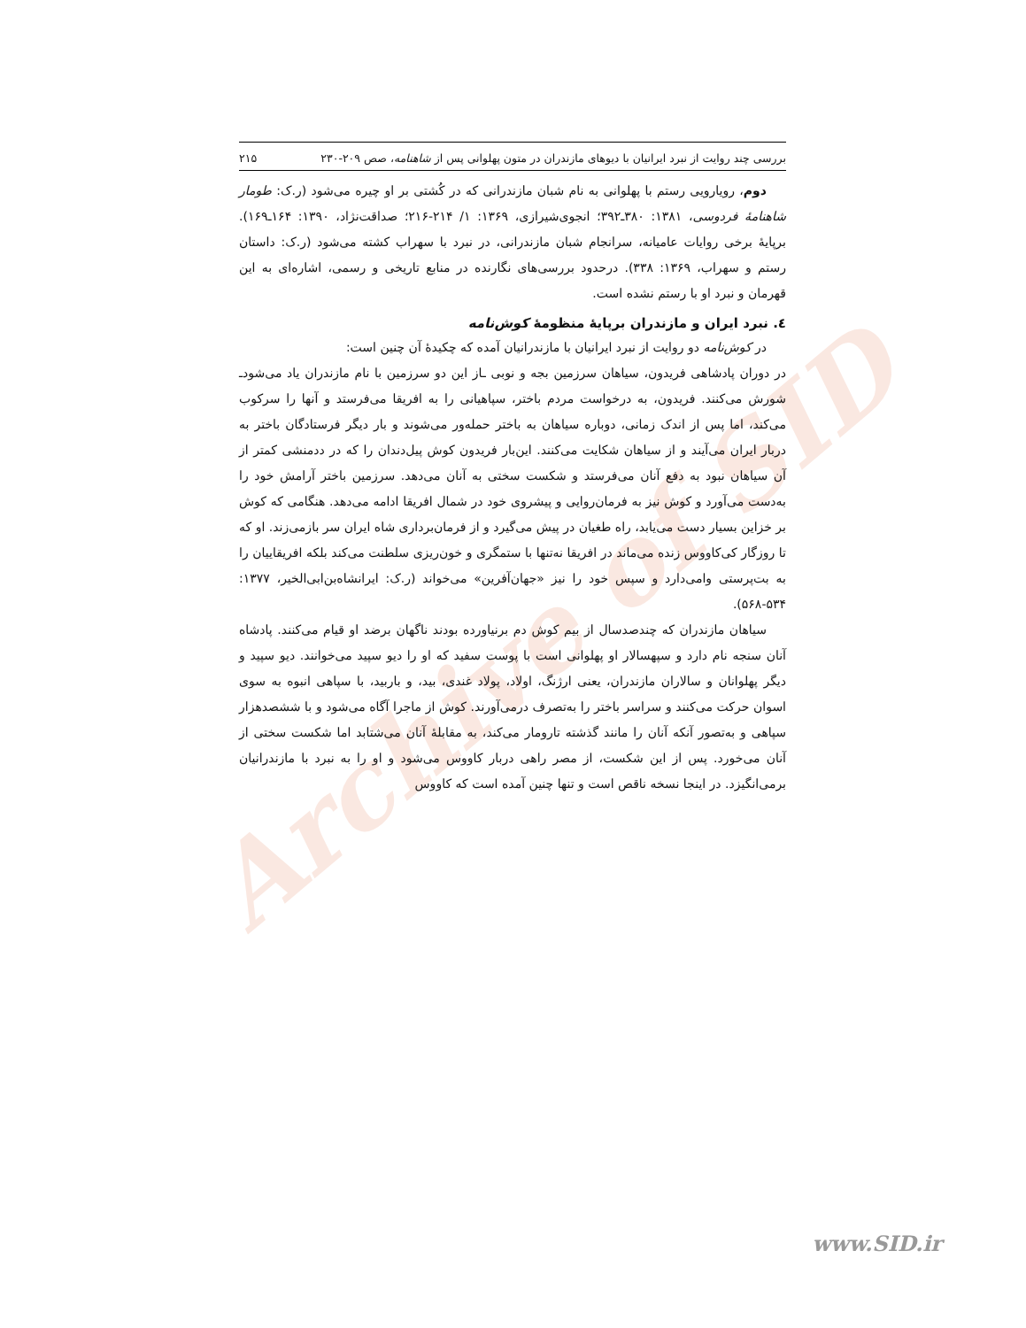Archive of SID
بررسی چند روایت از نبرد ایرانیان با دیوهای مازندران در متون پهلوانی پس از شاهنامه، صص ۲۰۹-۲۳۰ ۲۱۵
دوم، رویارویی رستم با پهلوانی به نام شبان مازندرانی که در کُشتی بر او چیره می‌شود (ر.ک: طومار شاهنامهٔ فردوسی، ۱۳۸۱: ۳۸۰ـ۳۹۲؛ انجوی‌شیرازی، ۱۳۶۹: ۱/ ۲۱۴-۲۱۶؛ صداقت‌نژاد، ۱۳۹۰: ۱۶۴ـ۱۶۹). برپایهٔ برخی روایات عامیانه، سرانجام شبان مازندرانی، در نبرد با سهراب کشته می‌شود (ر.ک: داستان رستم و سهراب، ۱۳۶۹: ۳۳۸). درحدود بررسی‌های نگارنده در منابع تاریخی و رسمی، اشاره‌ای به این قهرمان و نبرد او با رستم نشده است.
٤. نبرد ایران و مازندران برپایهٔ منظومهٔ کوش‌نامه
در کوش‌نامه دو روایت از نبرد ایرانیان با مازندرانیان آمده که چکیدهٔ آن چنین است:
در دوران پادشاهی فریدون، سیاهان سرزمین بجه و نوبی ـاز این دو سرزمین با نام مازندران یاد می‌شودـ شورش می‌کنند. فریدون، به درخواست مردم باختر، سپاهیانی را به افریقا می‌فرستد و آنها را سرکوب می‌کند، اما پس از اندک زمانی، دوباره سیاهان به باختر حمله‌ور می‌شوند و بار دیگر فرستادگان باختر به دربار ایران می‌آیند و از سیاهان شکایت می‌کنند. این‌بار فریدون کوش پیل‌دندان را که در ددمنشی کمتر از آن سیاهان نبود به دفع آنان می‌فرستد و شکست سختی به آنان می‌دهد. سرزمین باختر آرامش خود را به‌دست می‌آورد و کوش نیز به فرمان‌روایی و پیشروی خود در شمال افریقا ادامه می‌دهد. هنگامی که کوش بر خزاین بسیار دست می‌یابد، راه طغیان در پیش می‌گیرد و از فرمان‌برداری شاه ایران سر بازمی‌زند. او که تا روزگار کی‌کاووس زنده می‌ماند در افریقا نه‌تنها با ستمگری و خون‌ریزی سلطنت می‌کند بلکه افریقاییان را به بت‌پرستی وامی‌دارد و سپس خود را نیز «جهان‌آفرین» می‌خواند (ر.ک: ایرانشاه‌بن‌ابی‌الخیر، ۱۳۷۷: ۵۳۴-۵۶۸).
سیاهان مازندران که چندصدسال از بیم کوش دم برنیاورده بودند ناگهان برضد او قیام می‌کنند. پادشاه آنان سنجه نام دارد و سپهسالار او پهلوانی است با پوست سفید که او را دیو سپید می‌خوانند. دیو سپید و دیگر پهلوانان و سالاران مازندران، یعنی ارژنگ، اولاد، پولاد غندی، بید، و باربید، با سپاهی انبوه به سوی اسوان حرکت می‌کنند و سراسر باختر را به‌تصرف درمی‌آورند. کوش از ماجرا آگاه می‌شود و با ششصدهزار سپاهی و به‌تصور آنکه آنان را مانند گذشته تارومار می‌کند، به مقابلهٔ آنان می‌شتابد اما شکست سختی از آنان می‌خورد. پس از این شکست، از مصر راهی دربار کاووس می‌شود و او را به نبرد با مازندرانیان برمی‌انگیزد. در اینجا نسخه ناقص است و تنها چنین آمده است که کاووس
www.SID.ir